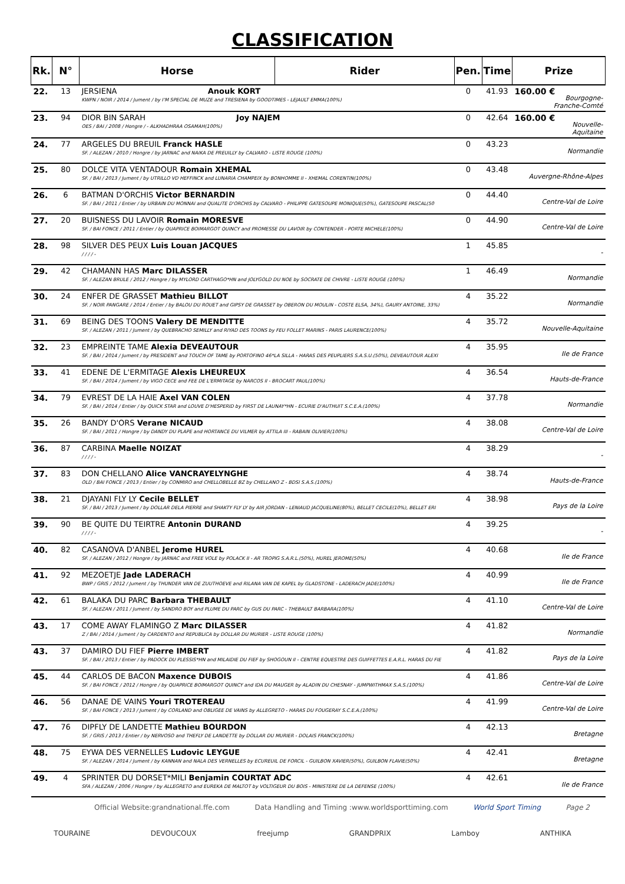CLASSIFICATION
| Rk. | N° | Horse | Rider | Pen. | Time | Prize |
| --- | --- | --- | --- | --- | --- | --- |
| 22. | 13 | JERSIENA Anouk KORT KWPN / NOIR / 2014 / Jument / by I'M SPECIAL DE MUZE and TRESIENA by GOODTIMES - LEJAULT EMMA(100%) | | 0 | 41.93 | 160.00 € Bourgogne-Franche-Comté |
| 23. | 94 | DIOR BIN SARAH Joy NAJEM OES / BAI / 2008 / Hongre / - ALKHADHRAA OSAMAH(100%) | | 0 | 42.64 | 160.00 € Nouvelle-Aquitaine |
| 24. | 77 | ARGELES DU BREUIL Franck HASLE SF. / ALEZAN / 2010 / Hongre / by JARNAC and NAIKA DE PREUILLY by CALVARO - LISTE ROUGE (100%) | | 0 | 43.23 | Normandie |
| 25. | 80 | DOLCE VITA VENTADOUR Romain XHEMAL SF. / BAI / 2013 / Jument / by UTRILLO VD HEFFINCK and LUNARIA CHAMPEIX by BONHOMME II - XHEMAL CORENTIN(100%) | | 0 | 43.48 | Auvergne-Rhône-Alpes |
| 26. | 6 | BATMAN D'ORCHIS Victor BERNARDIN SF. / BAI / 2011 / Entier / by URBAIN DU MONNAI and QUALITE D'ORCHIS by CALVARO - PHILIPPE GATESOUPE MONIQUE(50%), GATESOUPE PASCAL(50 | | 0 | 44.40 | Centre-Val de Loire |
| 27. | 20 | BUISNESS DU LAVOIR Romain MORESVE SF. / BAI FONCE / 2011 / Entier / by QUAPRICE BOIMARGOT QUINCY and PROMESSE DU LAVOIR by CONTENDER - PORTE MICHELE(100%) | | 0 | 44.90 | Centre-Val de Loire |
| 28. | 98 | SILVER DES PEUX Luis Louan JACQUES / / / / - | | 1 | 45.85 | - |
| 29. | 42 | CHAMANN HAS Marc DILASSER SF. / ALEZAN BRULE / 2012 / Hongre / by MYLORD CARTHAGO*HN and JOLYGOLD DU NOE by SOCRATE DE CHIVRE - LISTE ROUGE (100%) | | 1 | 46.49 | Normandie |
| 30. | 24 | ENFER DE GRASSET Mathieu BILLOT SF. / NOIR PANGARE / 2014 / Entier / by BALOU DU ROUET and GIPSY DE GRASSET by OBERON DU MOULIN - COSTE ELSA, 34%), GAURY ANTOINE, 33%) | | 4 | 35.22 | Normandie |
| 31. | 69 | BEING DES TOONS Valery DE MENDITTE SF. / ALEZAN / 2011 / Jument / by QUEBRACHO SEMILLY and RIYAD DES TOONS by FEU FOLLET MARINS - PARIS LAURENCE(100%) | | 4 | 35.72 | Nouvelle-Aquitaine |
| 32. | 23 | EMPREINTE TAME Alexia DEVEAUTOUR SF. / BAI / 2014 / Jument / by PRESIDENT and TOUCH OF TAME by PORTOFINO 46*LA SILLA - HARAS DES PEUPLIERS S.A.S.U.(50%), DEVEAUTOUR ALEXI | | 4 | 35.95 | Ile de France |
| 33. | 41 | EDENE DE L'ERMITAGE Alexis LHEUREUX SF. / BAI / 2014 / Jument / by VIGO CECE and FEE DE L'ERMITAGE by NARCOS II - BROCART PAUL(100%) | | 4 | 36.54 | Hauts-de-France |
| 34. | 79 | EVREST DE LA HAIE Axel VAN COLEN SF. / BAI / 2014 / Entier / by QUICK STAR and LOUVE D'HESPERID by FIRST DE LAUNAY*HN - ECURIE D'AUTHUIT S.C.E.A.(100%) | | 4 | 37.78 | Normandie |
| 35. | 26 | BANDY D'ORS Verane NICAUD SF. / BAI / 2011 / Hongre / by DANDY DU PLAPE and HORTANCE DU VILMER by ATTILA III - RABAIN OLIVIER(100%) | | 4 | 38.08 | Centre-Val de Loire |
| 36. | 87 | CARBINA Maelle NOIZAT / / / / - | | 4 | 38.29 | - |
| 37. | 83 | DON CHELLANO Alice VANCRAYELYNGHE OLD / BAI FONCE / 2013 / Entier / by CONMIRO and CHELLOBELLE BZ by CHELLANO Z - BDSI S.A.S.(100%) | | 4 | 38.74 | Hauts-de-France |
| 38. | 21 | DJAYANI FLY LY Cecile BELLET SF. / BAI / 2013 / Jument / by DOLLAR DELA PIERRE and SHAKTY FLY LY by AIR JORDAN - LENIAUD JACQUELINE(80%), BELLET CECILE(10%), BELLET ERI | | 4 | 38.98 | Pays de la Loire |
| 39. | 90 | BE QUITE DU TEIRTRE Antonin DURAND / / / / - | | 4 | 39.25 | - |
| 40. | 82 | CASANOVA D'ANBEL Jerome HUREL SF. / ALEZAN / 2012 / Hongre / by JARNAC and FREE VOLE by POLACK II - AR TROPIG S.A.R.L.(50%), HUREL JEROME(50%) | | 4 | 40.68 | Ile de France |
| 41. | 92 | MEZOETJE Jade LADERACH BWP / GRIS / 2012 / Jument / by THUNDER VAN DE ZUUTHOEVE and RILANA VAN DE KAPEL by GLADSTONE - LADERACH JADE(100%) | | 4 | 40.99 | Ile de France |
| 42. | 61 | BALAKA DU PARC Barbara THEBAULT SF. / ALEZAN / 2011 / Jument / by SANDRO BOY and PLUME DU PARC by GUS DU PARC - THEBAULT BARBARA(100%) | | 4 | 41.10 | Centre-Val de Loire |
| 43. | 17 | COME AWAY FLAMINGO Z Marc DILASSER Z / BAI / 2014 / Jument / by CARDENTO and REPUBLICA by DOLLAR DU MURIER - LISTE ROUGE (100%) | | 4 | 41.82 | Normandie |
| 43. | 37 | DAMIRO DU FIEF Pierre IMBERT SF. / BAI / 2013 / Entier / by PADOCK DU PLESSIS*HN and MILAIDIE DU FIEF by SHOGOUN II - CENTRE EQUESTRE DES GUIFFETTES E.A.R.L. HARAS DU FIE | | 4 | 41.82 | Pays de la Loire |
| 45. | 44 | CARLOS DE BACON Maxence DUBOIS SF. / BAI FONCE / 2012 / Hongre / by QUAPRICE BOIMARGOT QUINCY and IDA DU MAUGER by ALADIN DU CHESNAY - JUMPWITHMAX S.A.S.(100%) | | 4 | 41.86 | Centre-Val de Loire |
| 46. | 56 | DANAE DE VAINS Youri TROTEREAU SF. / BAI FONCE / 2013 / Jument / by CORLAND and OBLIGEE DE VAINS by ALLEGRETO - HARAS DU FOUGERAY S.C.E.A.(100%) | | 4 | 41.99 | Centre-Val de Loire |
| 47. | 76 | DIPFLY DE LANDETTE Mathieu BOURDON SF. / GRIS / 2013 / Entier / by NERVOSO and THEFLY DE LANDETTE by DOLLAR DU MURIER - DOLAIS FRANCK(100%) | | 4 | 42.13 | Bretagne |
| 48. | 75 | EYWA DES VERNELLES Ludovic LEYGUE SF. / ALEZAN / 2014 / Jument / by KANNAN and NALA DES VERNELLES by ECUREUIL DE FORCIL - GUILBON XAVIER(50%), GUILBON FLAVIE(50%) | | 4 | 42.41 | Bretagne |
| 49. | 4 | SPRINTER DU DORSET*MILI Benjamin COURTAT ADC SFA / ALEZAN / 2006 / Hongre / by ALLEGRETO and EUREKA DE MALTOT by VOLTIGEUR DU BOIS - MINISTERE DE LA DEFENSE (100%) | | 4 | 42.61 | Ile de France |
Official Website:grandnational.ffe.com Data Handling and Timing :www.worldsporttiming.com World Sport Timing Page 2
TOURAINE DEVOUCOUX freejump GRANDPRIX Lamboy ANTHIKA